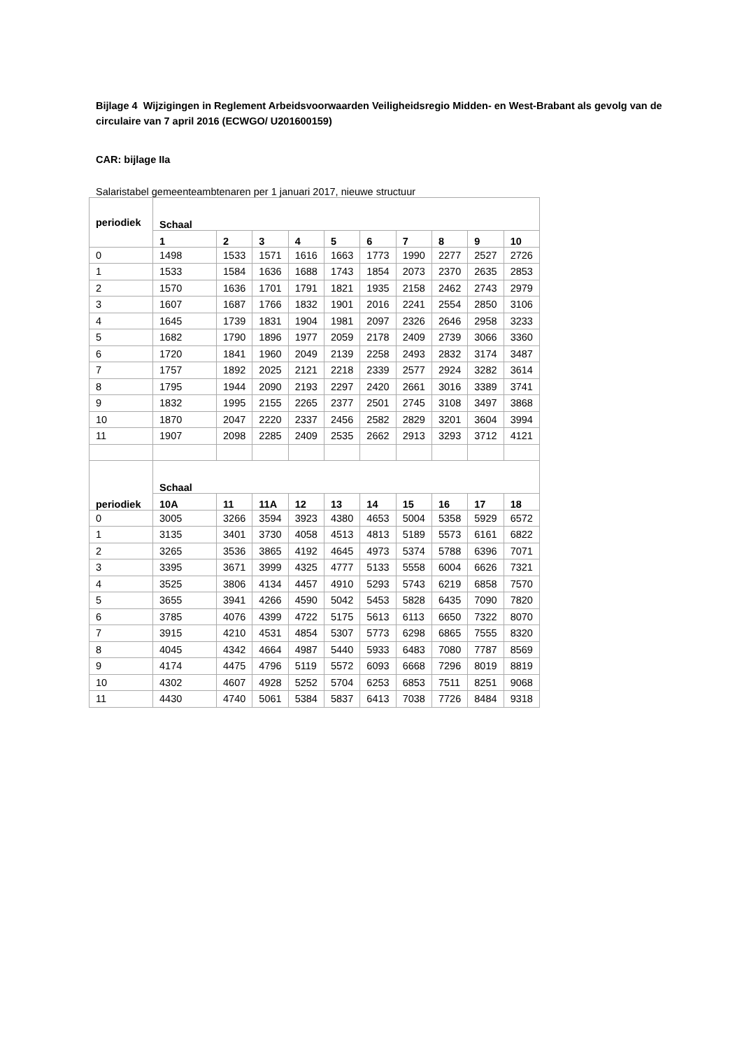Bijlage 4 Wijzigingen in Reglement Arbeidsvoorwaarden Veiligheidsregio Midden- en West-Brabant als gevolg van de circulaire van 7 april 2016 (ECWGO/ U201600159)
CAR: bijlage IIa
Salaristabel gemeenteambtenaren per 1 januari 2017, nieuwe structuur
| periodiek | Schaal | | | | | | | | | |
| --- | --- | --- | --- | --- | --- | --- | --- | --- | --- | --- |
| | 1 | 2 | 3 | 4 | 5 | 6 | 7 | 8 | 9 | 10 |
| 0 | 1498 | 1533 | 1571 | 1616 | 1663 | 1773 | 1990 | 2277 | 2527 | 2726 |
| 1 | 1533 | 1584 | 1636 | 1688 | 1743 | 1854 | 2073 | 2370 | 2635 | 2853 |
| 2 | 1570 | 1636 | 1701 | 1791 | 1821 | 1935 | 2158 | 2462 | 2743 | 2979 |
| 3 | 1607 | 1687 | 1766 | 1832 | 1901 | 2016 | 2241 | 2554 | 2850 | 3106 |
| 4 | 1645 | 1739 | 1831 | 1904 | 1981 | 2097 | 2326 | 2646 | 2958 | 3233 |
| 5 | 1682 | 1790 | 1896 | 1977 | 2059 | 2178 | 2409 | 2739 | 3066 | 3360 |
| 6 | 1720 | 1841 | 1960 | 2049 | 2139 | 2258 | 2493 | 2832 | 3174 | 3487 |
| 7 | 1757 | 1892 | 2025 | 2121 | 2218 | 2339 | 2577 | 2924 | 3282 | 3614 |
| 8 | 1795 | 1944 | 2090 | 2193 | 2297 | 2420 | 2661 | 3016 | 3389 | 3741 |
| 9 | 1832 | 1995 | 2155 | 2265 | 2377 | 2501 | 2745 | 3108 | 3497 | 3868 |
| 10 | 1870 | 2047 | 2220 | 2337 | 2456 | 2582 | 2829 | 3201 | 3604 | 3994 |
| 11 | 1907 | 2098 | 2285 | 2409 | 2535 | 2662 | 2913 | 3293 | 3712 | 4121 |
| periodiek | Schaal | | | | | | | | | |
| | 10A | 11 | 11A | 12 | 13 | 14 | 15 | 16 | 17 | 18 |
| 0 | 3005 | 3266 | 3594 | 3923 | 4380 | 4653 | 5004 | 5358 | 5929 | 6572 |
| 1 | 3135 | 3401 | 3730 | 4058 | 4513 | 4813 | 5189 | 5573 | 6161 | 6822 |
| 2 | 3265 | 3536 | 3865 | 4192 | 4645 | 4973 | 5374 | 5788 | 6396 | 7071 |
| 3 | 3395 | 3671 | 3999 | 4325 | 4777 | 5133 | 5558 | 6004 | 6626 | 7321 |
| 4 | 3525 | 3806 | 4134 | 4457 | 4910 | 5293 | 5743 | 6219 | 6858 | 7570 |
| 5 | 3655 | 3941 | 4266 | 4590 | 5042 | 5453 | 5828 | 6435 | 7090 | 7820 |
| 6 | 3785 | 4076 | 4399 | 4722 | 5175 | 5613 | 6113 | 6650 | 7322 | 8070 |
| 7 | 3915 | 4210 | 4531 | 4854 | 5307 | 5773 | 6298 | 6865 | 7555 | 8320 |
| 8 | 4045 | 4342 | 4664 | 4987 | 5440 | 5933 | 6483 | 7080 | 7787 | 8569 |
| 9 | 4174 | 4475 | 4796 | 5119 | 5572 | 6093 | 6668 | 7296 | 8019 | 8819 |
| 10 | 4302 | 4607 | 4928 | 5252 | 5704 | 6253 | 6853 | 7511 | 8251 | 9068 |
| 11 | 4430 | 4740 | 5061 | 5384 | 5837 | 6413 | 7038 | 7726 | 8484 | 9318 |